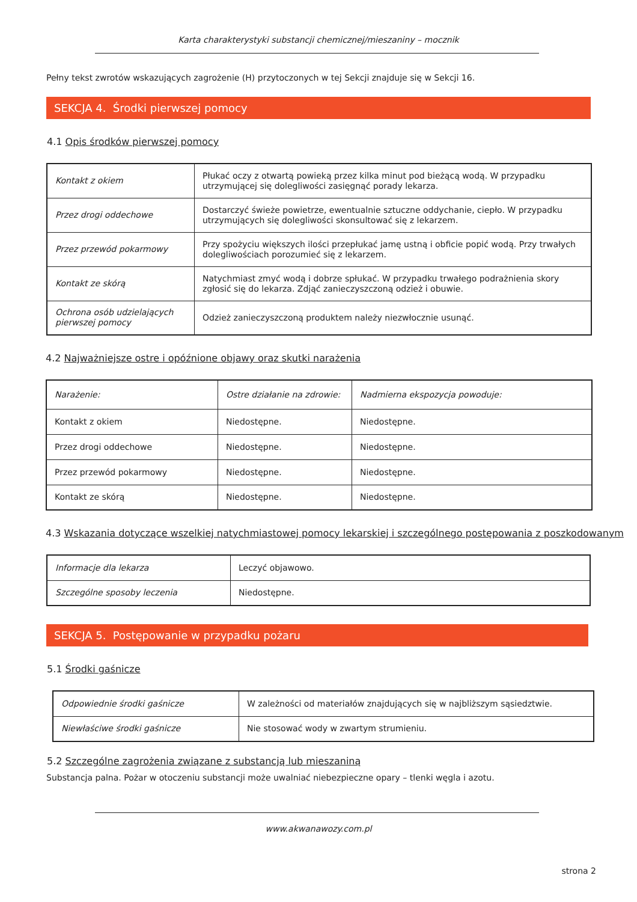Karta charakterystyki substancji chemicznej/mieszaniny – mocznik
Pełny tekst zwrotów wskazujących zagrożenie (H) przytoczonych w tej Sekcji znajduje się w Sekcji 16.
SEKCJA 4. Środki pierwszej pomocy
4.1 Opis środków pierwszej pomocy
| Kontakt z okiem | Płukać oczy z otwartą powieką przez kilka minut pod bieżącą wodą. W przypadku utrzymującej się dolegliwości zasięgnąć porady lekarza. |
| Przez drogi oddechowe | Dostarczyć świeże powietrze, ewentualnie sztuczne oddychanie, ciepło. W przypadku utrzymujących się dolegliwości skonsultować się z lekarzem. |
| Przez przewód pokarmowy | Przy spożyciu większych ilości przepłukać jamę ustną i obficie popić wodą. Przy trwałych dolegliwościach porozumieć się z lekarzem. |
| Kontakt ze skórą | Natychmiast zmyć wodą i dobrze spłukać. W przypadku trwałego podrażnienia skory zgłosić się do lekarza. Zdjąć zanieczyszczoną odzież i obuwie. |
| Ochrona osób udzielających pierwszej pomocy | Odzież zanieczyszczoną produktem należy niezwłocznie usunąć. |
4.2 Najważniejsze ostre i opóźnione objawy oraz skutki narażenia
| Narażenie: | Ostre działanie na zdrowie: | Nadmierna ekspozycja powoduje: |
| Kontakt z okiem | Niedostępne. | Niedostępne. |
| Przez drogi oddechowe | Niedostępne. | Niedostępne. |
| Przez przewód pokarmowy | Niedostępne. | Niedostępne. |
| Kontakt ze skórą | Niedostępne. | Niedostępne. |
4.3 Wskazania dotyczące wszelkiej natychmiastowej pomocy lekarskiej i szczególnego postępowania z poszkodowanym
| Informacje dla lekarza | Leczyć objawowo. |
| Szczególne sposoby leczenia | Niedostępne. |
SEKCJA 5. Postępowanie w przypadku pożaru
5.1 Środki gaśnicze
| Odpowiednie środki gaśnicze | W zależności od materiałów znajdujących się w najbliższym sąsiedztwie. |
| Niewłaściwe środki gaśnicze | Nie stosować wody w zwartym strumieniu. |
5.2 Szczególne zagrożenia związane z substancją lub mieszaniną
Substancja palna. Pożar w otoczeniu substancji może uwalniać niebezpieczne opary – tlenki węgla i azotu.
www.akwanawozy.com.pl
strona 2